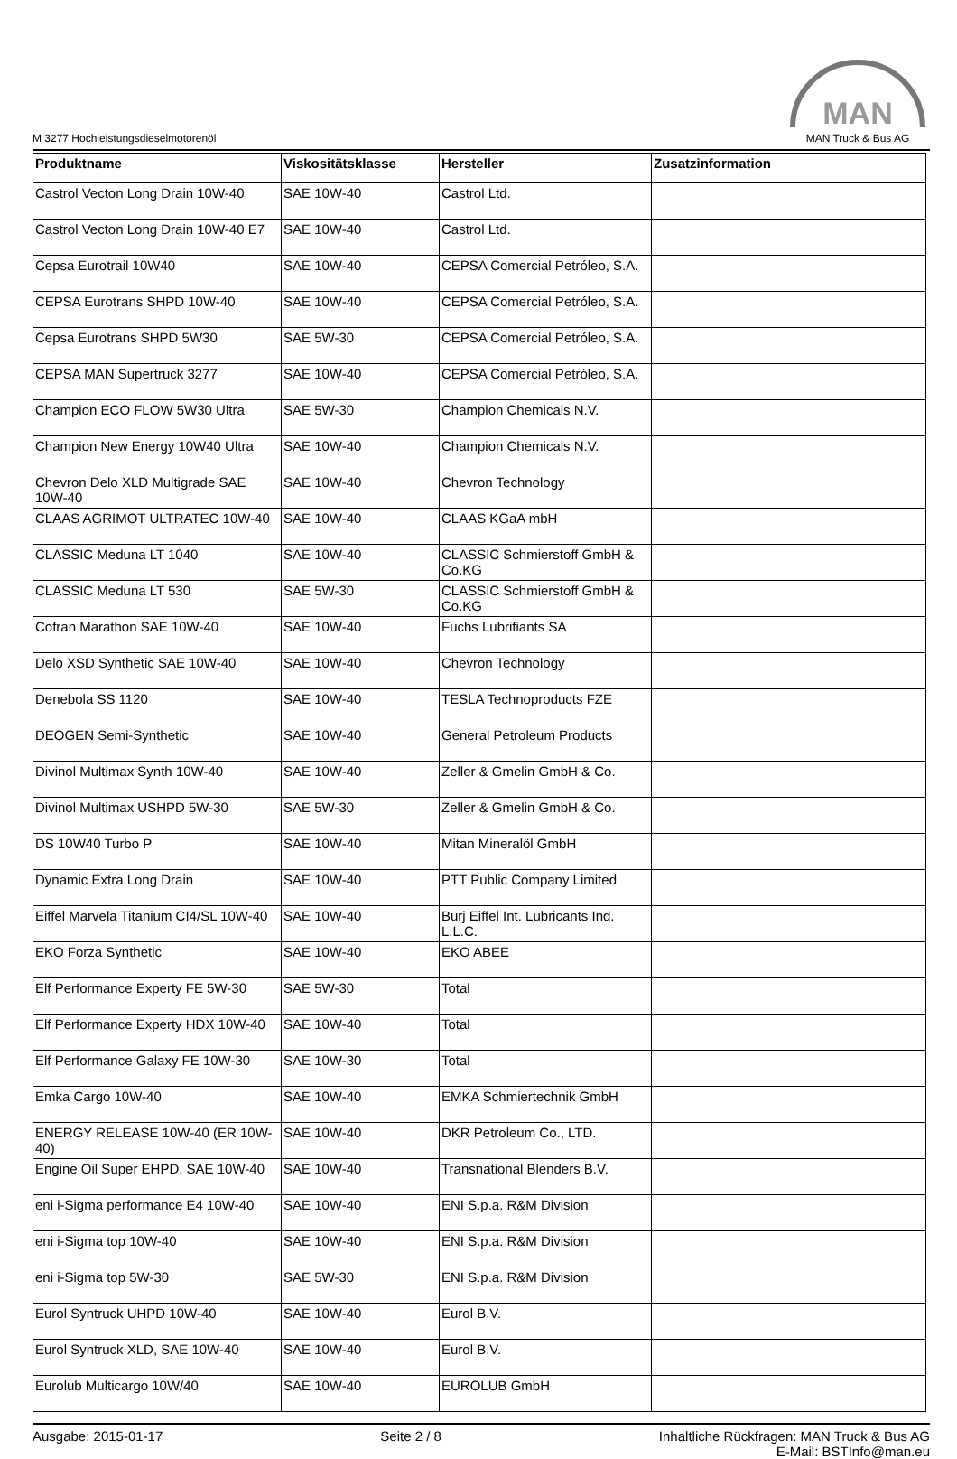M 3277 Hochleistungsdieselmotorenöl
MAN
MAN Truck & Bus AG
| Produktname | Viskositätsklasse | Hersteller | Zusatzinformation |
| --- | --- | --- | --- |
| Castrol Vecton Long Drain 10W-40 | SAE 10W-40 | Castrol Ltd. | |
| Castrol Vecton Long Drain 10W-40 E7 | SAE 10W-40 | Castrol Ltd. | |
| Cepsa Eurotrail 10W40 | SAE 10W-40 | CEPSA Comercial Petróleo, S.A. | |
| CEPSA Eurotrans SHPD 10W-40 | SAE 10W-40 | CEPSA Comercial Petróleo, S.A. | |
| Cepsa Eurotrans SHPD 5W30 | SAE 5W-30 | CEPSA Comercial Petróleo, S.A. | |
| CEPSA MAN Supertruck 3277 | SAE 10W-40 | CEPSA Comercial Petróleo, S.A. | |
| Champion ECO FLOW 5W30 Ultra | SAE 5W-30 | Champion Chemicals N.V. | |
| Champion New Energy 10W40 Ultra | SAE 10W-40 | Champion Chemicals N.V. | |
| Chevron Delo XLD Multigrade SAE 10W-40 | SAE 10W-40 | Chevron Technology | |
| CLAAS AGRIMOT ULTRATEC 10W-40 | SAE 10W-40 | CLAAS KGaA mbH | |
| CLASSIC Meduna LT 1040 | SAE 10W-40 | CLASSIC Schmierstoff GmbH & Co.KG | |
| CLASSIC Meduna LT 530 | SAE 5W-30 | CLASSIC Schmierstoff GmbH & Co.KG | |
| Cofran Marathon SAE 10W-40 | SAE 10W-40 | Fuchs Lubrifiants SA | |
| Delo XSD Synthetic SAE 10W-40 | SAE 10W-40 | Chevron Technology | |
| Denebola SS 1120 | SAE 10W-40 | TESLA Technoproducts FZE | |
| DEOGEN Semi-Synthetic | SAE 10W-40 | General Petroleum Products | |
| Divinol Multimax Synth 10W-40 | SAE 10W-40 | Zeller & Gmelin GmbH & Co. | |
| Divinol Multimax USHPD 5W-30 | SAE 5W-30 | Zeller & Gmelin GmbH & Co. | |
| DS 10W40 Turbo P | SAE 10W-40 | Mitan Mineralöl GmbH | |
| Dynamic Extra Long Drain | SAE 10W-40 | PTT Public Company Limited | |
| Eiffel Marvela Titanium CI4/SL 10W-40 | SAE 10W-40 | Burj Eiffel Int. Lubricants Ind. L.L.C. | |
| EKO Forza Synthetic | SAE 10W-40 | EKO ABEE | |
| Elf Performance Experty FE 5W-30 | SAE 5W-30 | Total | |
| Elf Performance Experty HDX 10W-40 | SAE 10W-40 | Total | |
| Elf Performance Galaxy FE 10W-30 | SAE 10W-30 | Total | |
| Emka Cargo 10W-40 | SAE 10W-40 | EMKA Schmiertechnik GmbH | |
| ENERGY RELEASE 10W-40 (ER 10W-40) | SAE 10W-40 | DKR Petroleum Co., LTD. | |
| Engine Oil Super EHPD, SAE 10W-40 | SAE 10W-40 | Transnational Blenders B.V. | |
| eni i-Sigma performance E4 10W-40 | SAE 10W-40 | ENI S.p.a. R&M Division | |
| eni i-Sigma top 10W-40 | SAE 10W-40 | ENI S.p.a. R&M Division | |
| eni i-Sigma top 5W-30 | SAE 5W-30 | ENI S.p.a. R&M Division | |
| Eurol Syntruck UHPD 10W-40 | SAE 10W-40 | Eurol B.V. | |
| Eurol Syntruck XLD, SAE 10W-40 | SAE 10W-40 | Eurol B.V. | |
| Eurolub Multicargo 10W/40 | SAE 10W-40 | EUROLUB GmbH | |
Ausgabe: 2015-01-17 Seite 2 / 8 Inhaltliche Rückfragen: MAN Truck & Bus AG
E-Mail: BSTInfo@man.eu